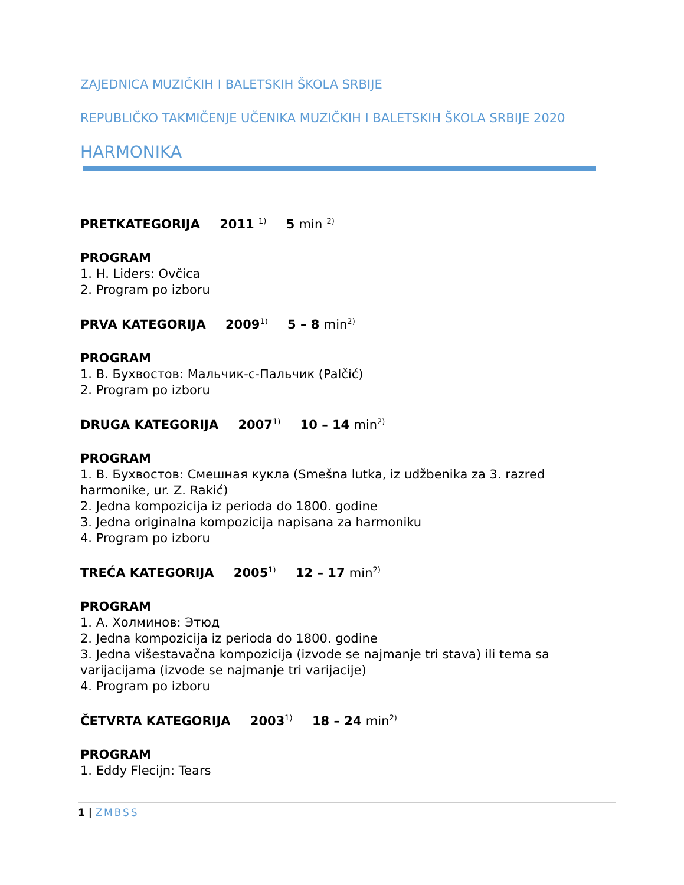ZAJEDNICA MUZIČKIH I BALETSKIH ŠKOLA SRBIJE
REPUBLIČKO TAKMIČENJE UČENIKA MUZIČKIH I BALETSKIH ŠKOLA SRBIJE 2020
HARMONIKA
PRETKATEGORIJA 2011 <sup>1)</sup> 5 min <sup>2)</sup>
PROGRAM
1. H. Liders: Ovčica
2. Program po izboru
PRVA KATEGORIJA 2009<sup>1)</sup> 5 – 8 min<sup>2)</sup>
PROGRAM
1. В. Бухвостов: Мальчик-с-Пальчик (Palčić)
2. Program po izboru
DRUGA KATEGORIJA 2007<sup>1)</sup> 10 – 14 min<sup>2)</sup>
PROGRAM
1. В. Бухвостов: Смешная кукла (Smešna lutka, iz udžbenika za 3. razred harmonike, ur. Z. Rakić)
2. Jedna kompozicija iz perioda do 1800. godine
3. Jedna originalna kompozicija napisana za harmoniku
4. Program po izboru
TREĆA KATEGORIJA 2005<sup>1)</sup> 12 – 17 min<sup>2)</sup>
PROGRAM
1. А. Холминов: Этюд
2. Jedna kompozicija iz perioda do 1800. godine
3. Jedna višestavačna kompozicija (izvode se najmanje tri stava) ili tema sa varijacijama (izvode se najmanje tri varijacije)
4. Program po izboru
ČETVRTA KATEGORIJA 2003<sup>1)</sup> 18 – 24 min<sup>2)</sup>
PROGRAM
1. Eddy Flecijn: Tears
1 | ZMBSS